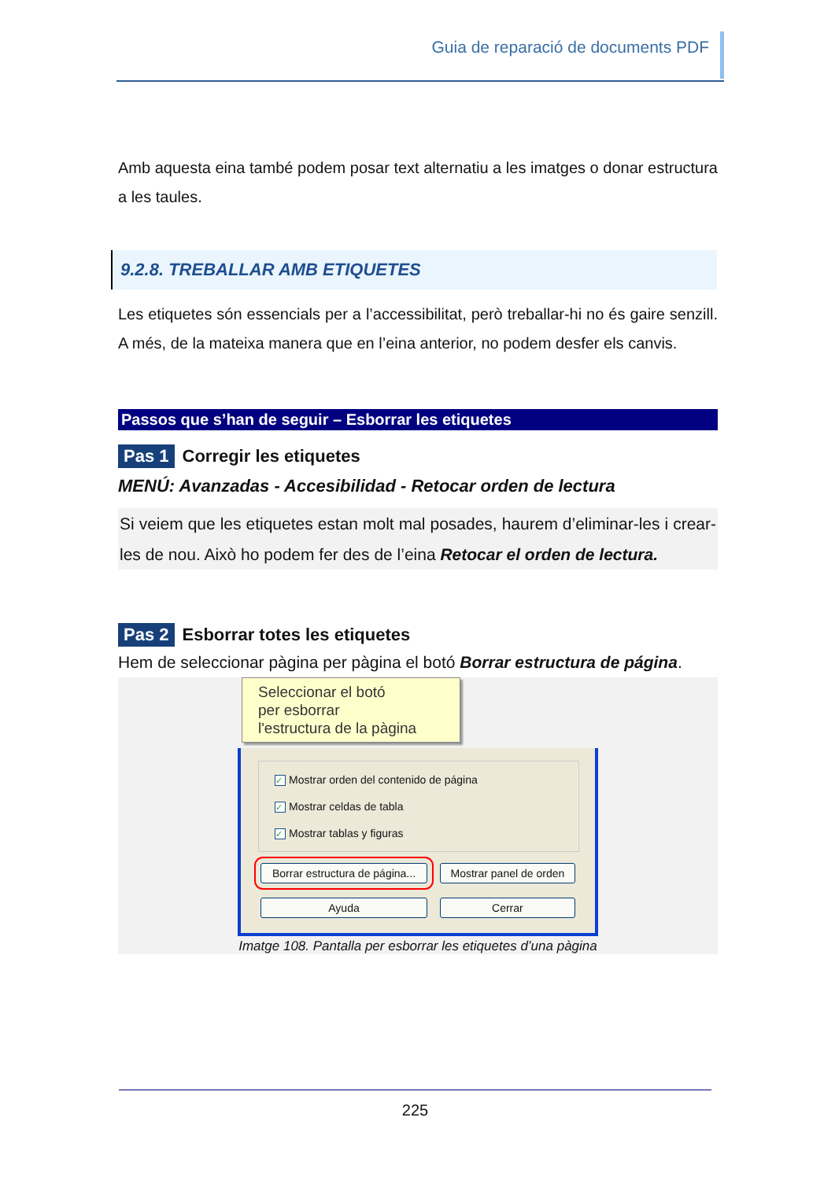Guia de reparació de documents PDF
Amb aquesta eina també podem posar text alternatiu a les imatges o donar estructura a les taules.
9.2.8. TREBALLAR AMB ETIQUETES
Les etiquetes són essencials per a l’accessibilitat, però treballar-hi no és gaire senzill. A més, de la mateixa manera que en l’eina anterior, no podem desfer els canvis.
Passos que s’han de seguir – Esborrar les etiquetes
Pas 1 Corregir les etiquetes
MENÚ: Avanzadas - Accesibilidad - Retocar orden de lectura
Si veiem que les etiquetes estan molt mal posades, haurem d’eliminar-les i crear-les de nou. Això ho podem fer des de l’eina Retocar el orden de lectura.
Pas 2 Esborrar totes les etiquetes
Hem de seleccionar pàgina per pàgina el botó Borrar estructura de página.
Seleccionar el botó
per esborrar
l'estructura de la pàgina
✓ Mostrar orden del contenido de página
✓ Mostrar celdas de tabla
✓ Mostrar tablas y figuras
Borrar estructura de página... Mostrar panel de orden
Ayuda Cerrar
Imatge 108. Pantalla per esborrar les etiquetes d’una pàgina
225